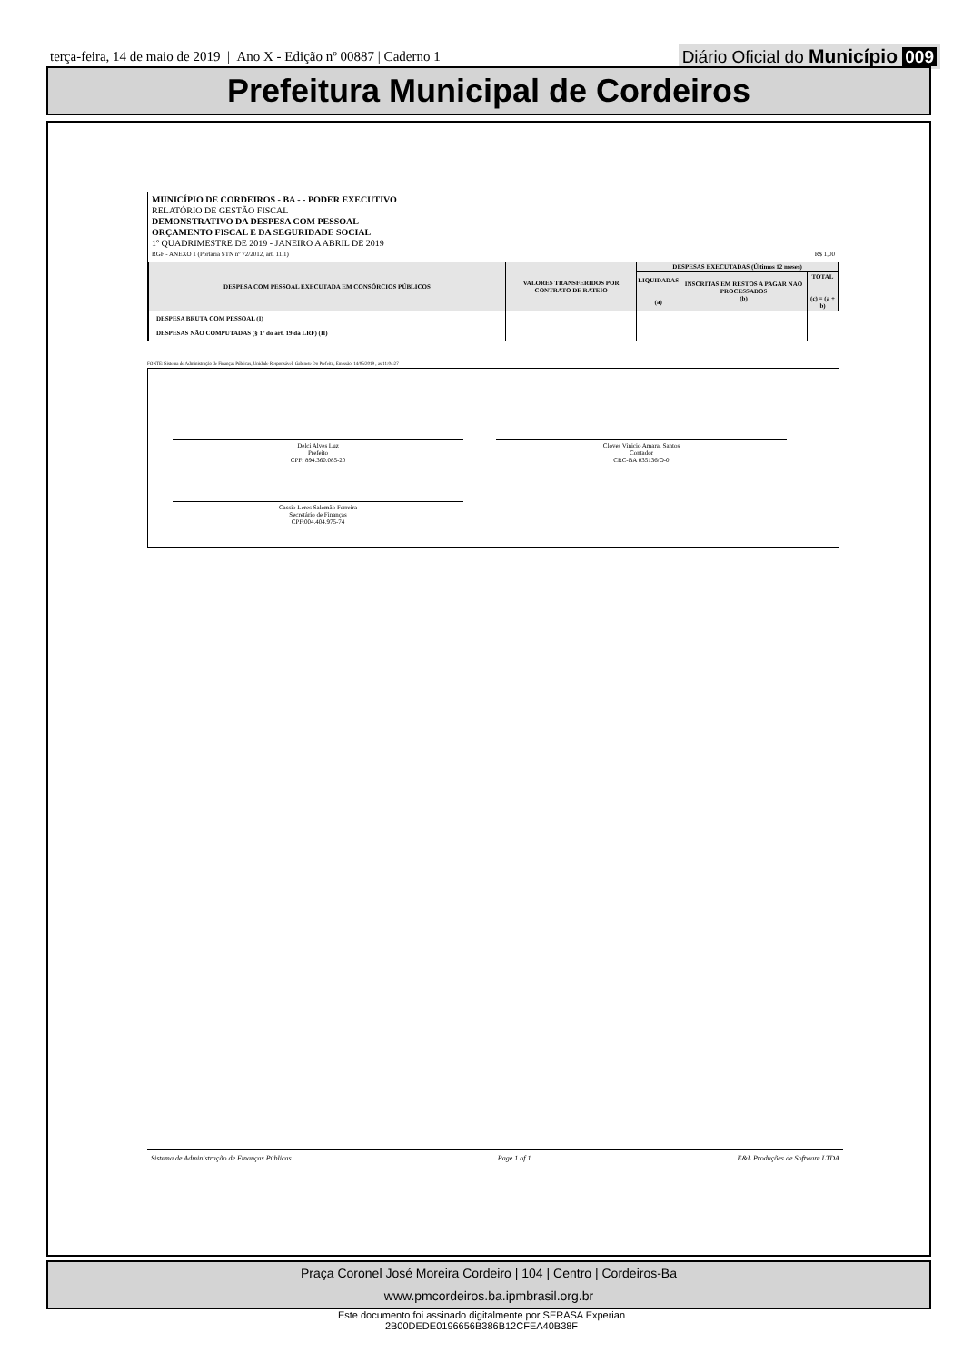terça-feira, 14 de maio de 2019 | Ano X - Edição nº 00887 | Caderno 1
Diário Oficial do Município 009
Prefeitura Municipal de Cordeiros
MUNICÍPIO DE CORDEIROS - BA - - PODER EXECUTIVO
RELATÓRIO DE GESTÃO FISCAL
DEMONSTRATIVO DA DESPESA COM PESSOAL
ORÇAMENTO FISCAL E DA SEGURIDADE SOCIAL
1º QUADRIMESTRE DE 2019 - JANEIRO A ABRIL DE 2019
RGF - ANEXO 1 (Portaria STN nº 72/2012, art. 11.1) R$ 1,00
| DESPESA COM PESSOAL EXECUTADA EM CONSÓRCIOS PÚBLICOS | VALORES TRANSFERIDOS POR CONTRATO DE RATEIO | DESPESAS EXECUTADAS (Últimos 12 meses) | | |
| --- | --- | --- | --- | --- |
| | | LIQUIDADAS (a) | INSCRITAS EM RESTOS A PAGAR NÃO PROCESSADOS (b) | TOTAL (c) = (a + b) |
| DESPESA BRUTA COM PESSOAL (I) | | | | |
| DESPESAS NÃO COMPUTADAS (§ 1º do art. 19 da LRF) (II) | | | | |
FONTE: Sistema de Administração de Finanças Públicas, Unidade Responsável: Gabinete Do Prefeito, Emissão: 14/05/2019 , as 11:04:27
Delci Alves Luz
Prefeito
CPF: 894.360.085-20
Cloves Vinicio Amaral Santos
Contador
CRC-BA 035136/O-0
Cassio Leres Salomão Ferreira
Secretário de Finanças
CPF:004.404.975-74
Sistema de Administração de Finanças Públicas Page 1 of 1 E&L Produções de Software LTDA
Praça Coronel José Moreira Cordeiro | 104 | Centro | Cordeiros-Ba
www.pmcordeiros.ba.ipmbrasil.org.br
Este documento foi assinado digitalmente por SERASA Experian
2B00DEDE0196656B386B12CFEA40B38F